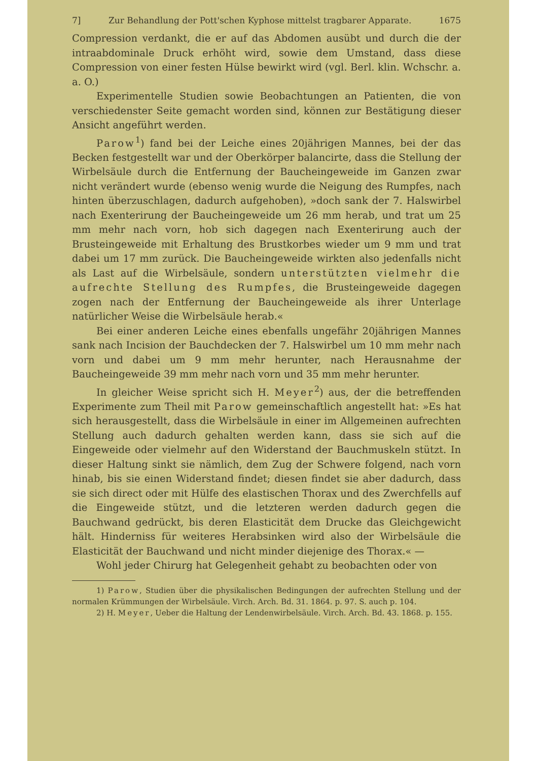7] Zur Behandlung der Pott'schen Kyphose mittelst tragbarer Apparate. 1675
Compression verdankt, die er auf das Abdomen ausübt und durch die der intraabdominale Druck erhöht wird, sowie dem Umstand, dass diese Compression von einer festen Hülse bewirkt wird (vgl. Berl. klin. Wchschr. a. a. O.)
Experimentelle Studien sowie Beobachtungen an Patienten, die von verschiedenster Seite gemacht worden sind, können zur Bestätigung dieser Ansicht angeführt werden.
Parow<sup>1</sup>) fand bei der Leiche eines 20jährigen Mannes, bei der das Becken festgestellt war und der Oberkörper balancirte, dass die Stellung der Wirbelsäule durch die Entfernung der Baucheingeweide im Ganzen zwar nicht verändert wurde (ebenso wenig wurde die Neigung des Rumpfes, nach hinten überzuschlagen, dadurch aufgehoben), »doch sank der 7. Halswirbel nach Exenterirung der Baucheingeweide um 26 mm herab, und trat um 25 mm mehr nach vorn, hob sich dagegen nach Exenterirung auch der Brusteingeweide mit Erhaltung des Brustkorbes wieder um 9 mm und trat dabei um 17 mm zurück. Die Baucheingeweide wirkten also jedenfalls nicht als Last auf die Wirbelsäule, sondern unterstützten vielmehr die aufrechte Stellung des Rumpfes, die Brusteingeweide dagegen zogen nach der Entfernung der Baucheingeweide als ihrer Unterlage natürlicher Weise die Wirbelsäule herab.«
Bei einer anderen Leiche eines ebenfalls ungefähr 20jährigen Mannes sank nach Incision der Bauchdecken der 7. Halswirbel um 10 mm mehr nach vorn und dabei um 9 mm mehr herunter, nach Herausnahme der Baucheingeweide 39 mm mehr nach vorn und 35 mm mehr herunter.
In gleicher Weise spricht sich H. Meyer<sup>2</sup>) aus, der die betreffenden Experimente zum Theil mit Parow gemeinschaftlich angestellt hat: »Es hat sich herausgestellt, dass die Wirbelsäule in einer im Allgemeinen aufrechten Stellung auch dadurch gehalten werden kann, dass sie sich auf die Eingeweide oder vielmehr auf den Widerstand der Bauchmuskeln stützt. In dieser Haltung sinkt sie nämlich, dem Zug der Schwere folgend, nach vorn hinab, bis sie einen Widerstand findet; diesen findet sie aber dadurch, dass sie sich direct oder mit Hülfe des elastischen Thorax und des Zwerchfells auf die Eingeweide stützt, und die letzteren werden dadurch gegen die Bauchwand gedrückt, bis deren Elasticität dem Drucke das Gleichgewicht hält. Hinderniss für weiteres Herabsinken wird also der Wirbelsäule die Elasticität der Bauchwand und nicht minder diejenige des Thorax.« —
Wohl jeder Chirurg hat Gelegenheit gehabt zu beobachten oder von
1) Parow, Studien über die physikalischen Bedingungen der aufrechten Stellung und der normalen Krümmungen der Wirbelsäule. Virch. Arch. Bd. 31. 1864. p. 97. S. auch p. 104.
2) H. Meyer, Ueber die Haltung der Lendenwirbelsäule. Virch. Arch. Bd. 43. 1868. p. 155.